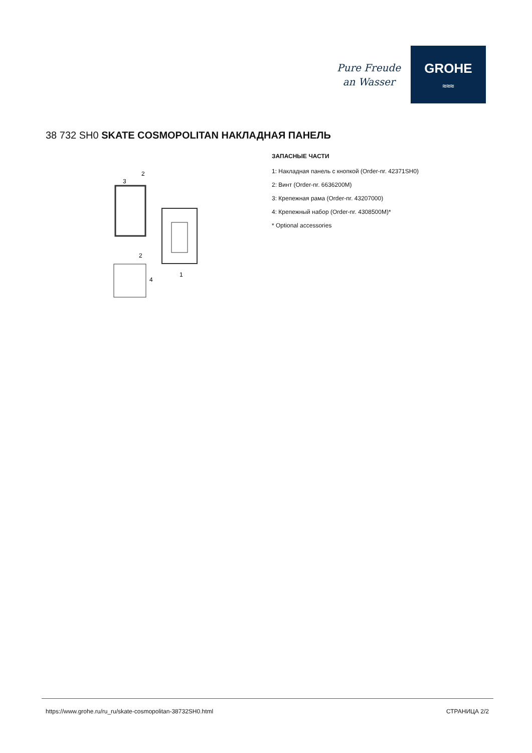Pure Freude
an Wasser
GROHE
≈≈≈
38 732 SH0 SKATE COSMOPOLITAN НАКЛАДНАЯ ПАНЕЛЬ
2
3
2
1
4
ЗАПАСНЫЕ ЧАСТИ
1: Накладная панель с кнопкой (Order-nr. 42371SH0)
2: Винт (Order-nr. 6636200M)
3: Крепежная рама (Order-nr. 43207000)
4: Крепежный набор (Order-nr. 4308500M)*
* Optional accessories
https://www.grohe.ru/ru_ru/skate-cosmopolitan-38732SH0.html СТРАНИЦА 2/2